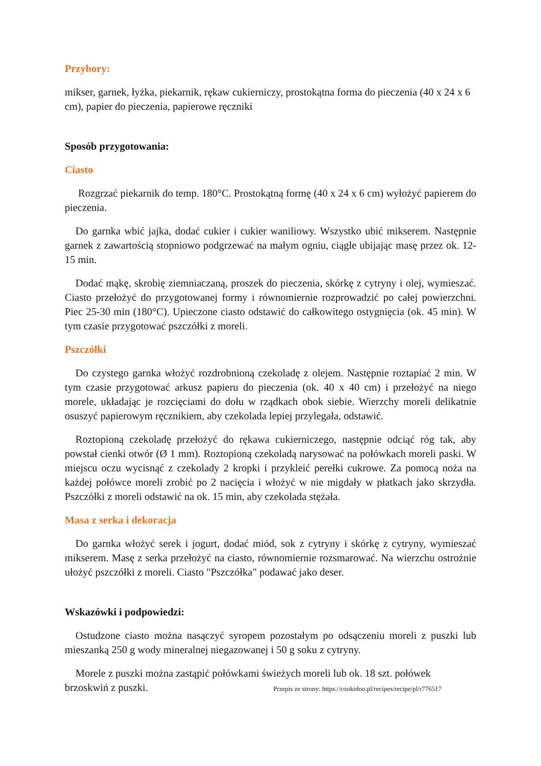Przybory:
mikser, garnek, łyżka, piekarnik, rękaw cukierniczy, prostokątna forma do pieczenia (40 x 24 x 6 cm), papier do pieczenia, papierowe ręczniki
Sposób przygotowania:
Ciasto
Rozgrzać piekarnik do temp. 180°C. Prostokątną formę (40 x 24 x 6 cm) wyłożyć papierem do pieczenia.
Do garnka wbić jajka, dodać cukier i cukier waniliowy. Wszystko ubić mikserem. Następnie garnek z zawartością stopniowo podgrzewać na małym ogniu, ciągle ubijając masę przez ok. 12-15 min.
Dodać mąkę, skrobię ziemniaczaną, proszek do pieczenia, skórkę z cytryny i olej, wymieszać. Ciasto przełożyć do przygotowanej formy i równomiernie rozprowadzić po całej powierzchni. Piec 25-30 min (180°C). Upieczone ciasto odstawić do całkowitego ostygnięcia (ok. 45 min). W tym czasie przygotować pszczółki z moreli.
Pszczółki
Do czystego garnka włożyć rozdrobnioną czekoladę z olejem. Następnie roztapiać 2 min. W tym czasie przygotować arkusz papieru do pieczenia (ok. 40 x 40 cm) i przełożyć na niego morele, układając je rozcięciami do dołu w rządkach obok siebie. Wierzchy moreli delikatnie osuszyć papierowym ręcznikiem, aby czekolada lepiej przylegała, odstawić.
Roztopioną czekoladę przełożyć do rękawa cukierniczego, następnie odciąć róg tak, aby powstał cienki otwór (Ø 1 mm). Roztopioną czekoladą narysować na połówkach moreli paski. W miejscu oczu wycisnąć z czekolady 2 kropki i przykleić perełki cukrowe. Za pomocą noża na każdej połówce moreli zrobić po 2 nacięcia i włożyć w nie migdały w płatkach jako skrzydła. Pszczółki z moreli odstawić na ok. 15 min, aby czekolada stężała.
Masa z serka i dekoracja
Do garnka włożyć serek i jogurt, dodać miód, sok z cytryny i skórkę z cytryny, wymieszać mikserem. Masę z serka przełożyć na ciasto, równomiernie rozsmarować. Na wierzchu ostrożnie ułożyć pszczółki z moreli. Ciasto "Pszczółka" podawać jako deser.
Wskazówki i podpowiedzi:
Ostudzone ciasto można nasączyć syropem pozostałym po odsączeniu moreli z puszki lub mieszanką 250 g wody mineralnej niegazowanej i 50 g soku z cytryny.
Morele z puszki można zastąpić połówkami świeżych moreli lub ok. 18 szt. połówek
brzoskwiń z puszki. Przepis ze strony: https://cookidoo.pl/recipes/recipe/pl/r776517